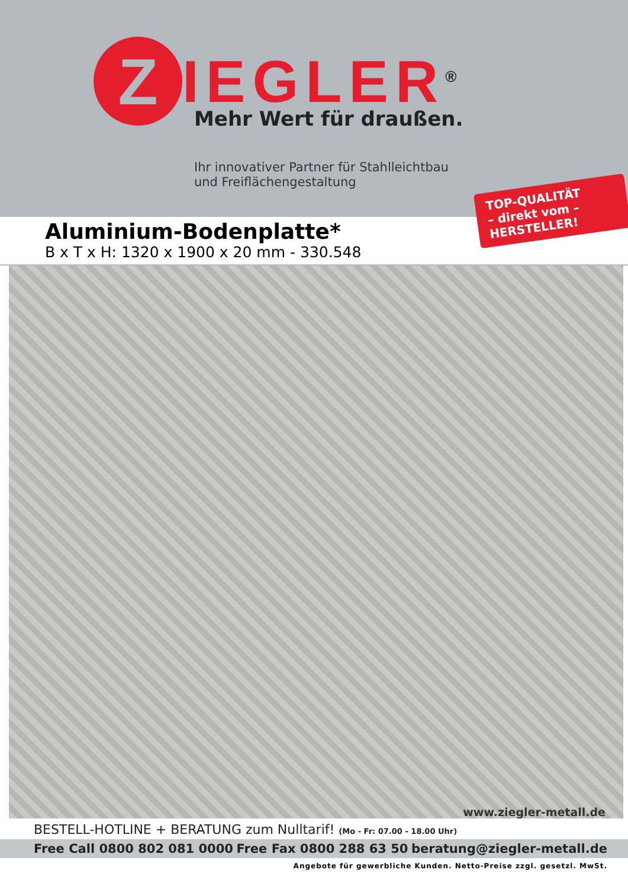Z
IEGLER<sup>®</sup>
Mehr Wert für draußen.
Ihr innovativer Partner für Stahlleichtbau
und Freiflächengestaltung
TOP-QUALITÄT
– direkt vom –
HERSTELLER!
Aluminium-Bodenplatte*
B x T x H: 1320 x 1900 x 20 mm - 330.548
www.ziegler-metall.de
BESTELL-HOTLINE + BERATUNG zum Nulltarif! (Mo - Fr: 07.00 - 18.00 Uhr)
Free Call 0800 802 081 0000 Free Fax 0800 288 63 50 beratung@ziegler-metall.de
Angebote für gewerbliche Kunden. Netto-Preise zzgl. gesetzl. MwSt.